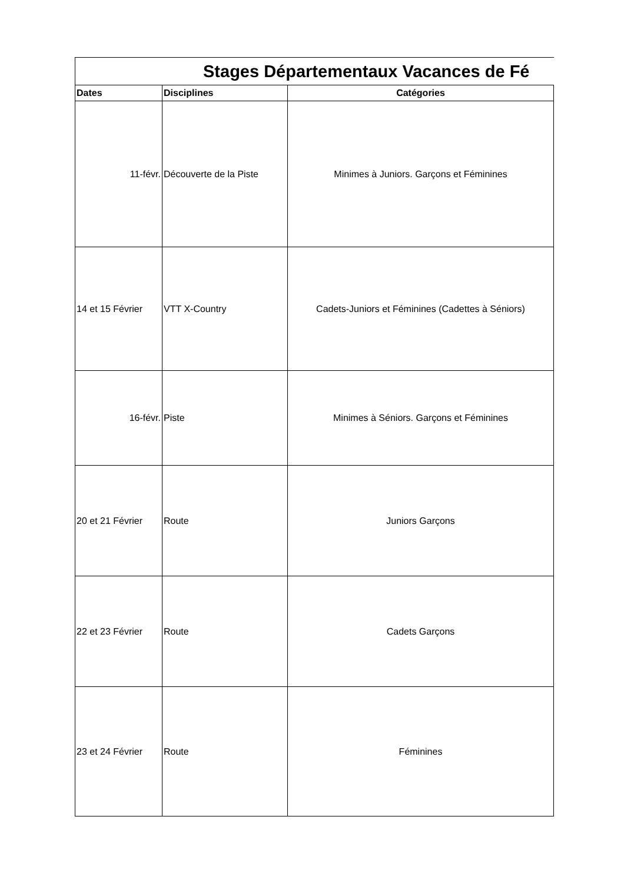| Stages Départementaux Vacances de Fé | | |
| --- | --- | --- |
| Dates | Disciplines | Catégories |
| 11-févr. | Découverte de la Piste | Minimes à Juniors. Garçons et Féminines |
| 14 et 15 Février | VTT X-Country | Cadets-Juniors et Féminines (Cadettes à Séniors) |
| 16-févr. | Piste | Minimes à Séniors. Garçons et Féminines |
| 20 et 21 Février | Route | Juniors Garçons |
| 22 et 23 Février | Route | Cadets Garçons |
| 23 et 24 Février | Route | Féminines |